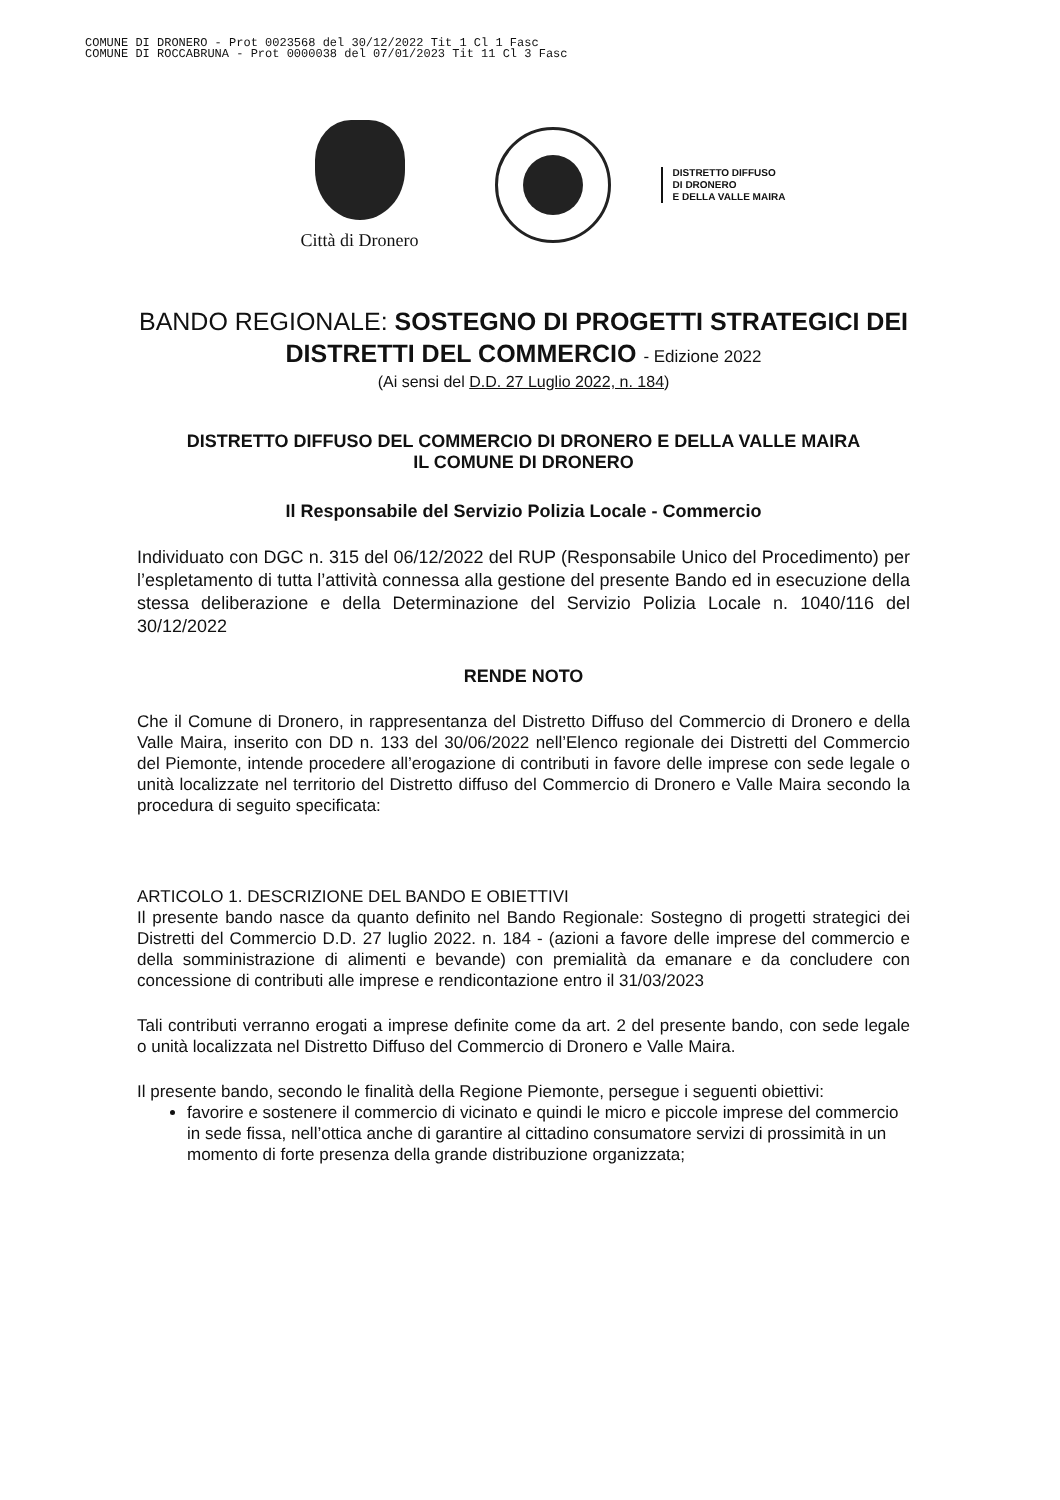COMUNE DI DRONERO - Prot 0023568 del 30/12/2022 Tit 1 Cl 1 Fasc
COMUNE DI ROCCABRUNA - Prot 0000038 del 07/01/2023 Tit 11 Cl 3 Fasc
Città di Dronero
DISTRETTO DIFFUSO
DI DRONERO
E DELLA VALLE MAIRA
BANDO REGIONALE: SOSTEGNO DI PROGETTI STRATEGICI DEI DISTRETTI DEL COMMERCIO - Edizione 2022
(Ai sensi del D.D. 27 Luglio 2022, n. 184)
DISTRETTO DIFFUSO DEL COMMERCIO DI DRONERO E DELLA VALLE MAIRA
IL COMUNE DI DRONERO
Il Responsabile del Servizio Polizia Locale - Commercio
Individuato con DGC n. 315 del 06/12/2022 del RUP (Responsabile Unico del Procedimento) per l’espletamento di tutta l’attività connessa alla gestione del presente Bando ed in esecuzione della stessa deliberazione e della Determinazione del Servizio Polizia Locale n. 1040/116 del 30/12/2022
RENDE NOTO
Che il Comune di Dronero, in rappresentanza del Distretto Diffuso del Commercio di Dronero e della Valle Maira, inserito con DD n. 133 del 30/06/2022 nell’Elenco regionale dei Distretti del Commercio del Piemonte, intende procedere all’erogazione di contributi in favore delle imprese con sede legale o unità localizzate nel territorio del Distretto diffuso del Commercio di Dronero e Valle Maira secondo la procedura di seguito specificata:
ARTICOLO 1. DESCRIZIONE DEL BANDO E OBIETTIVI
Il presente bando nasce da quanto definito nel Bando Regionale: Sostegno di progetti strategici dei Distretti del Commercio D.D. 27 luglio 2022. n. 184 - (azioni a favore delle imprese del commercio e della somministrazione di alimenti e bevande) con premialità da emanare e da concludere con concessione di contributi alle imprese e rendicontazione entro il 31/03/2023
Tali contributi verranno erogati a imprese definite come da art. 2 del presente bando, con sede legale o unità localizzata nel Distretto Diffuso del Commercio di Dronero e Valle Maira.
Il presente bando, secondo le finalità della Regione Piemonte, persegue i seguenti obiettivi:
favorire e sostenere il commercio di vicinato e quindi le micro e piccole imprese del commercio in sede fissa, nell’ottica anche di garantire al cittadino consumatore servizi di prossimità in un momento di forte presenza della grande distribuzione organizzata;